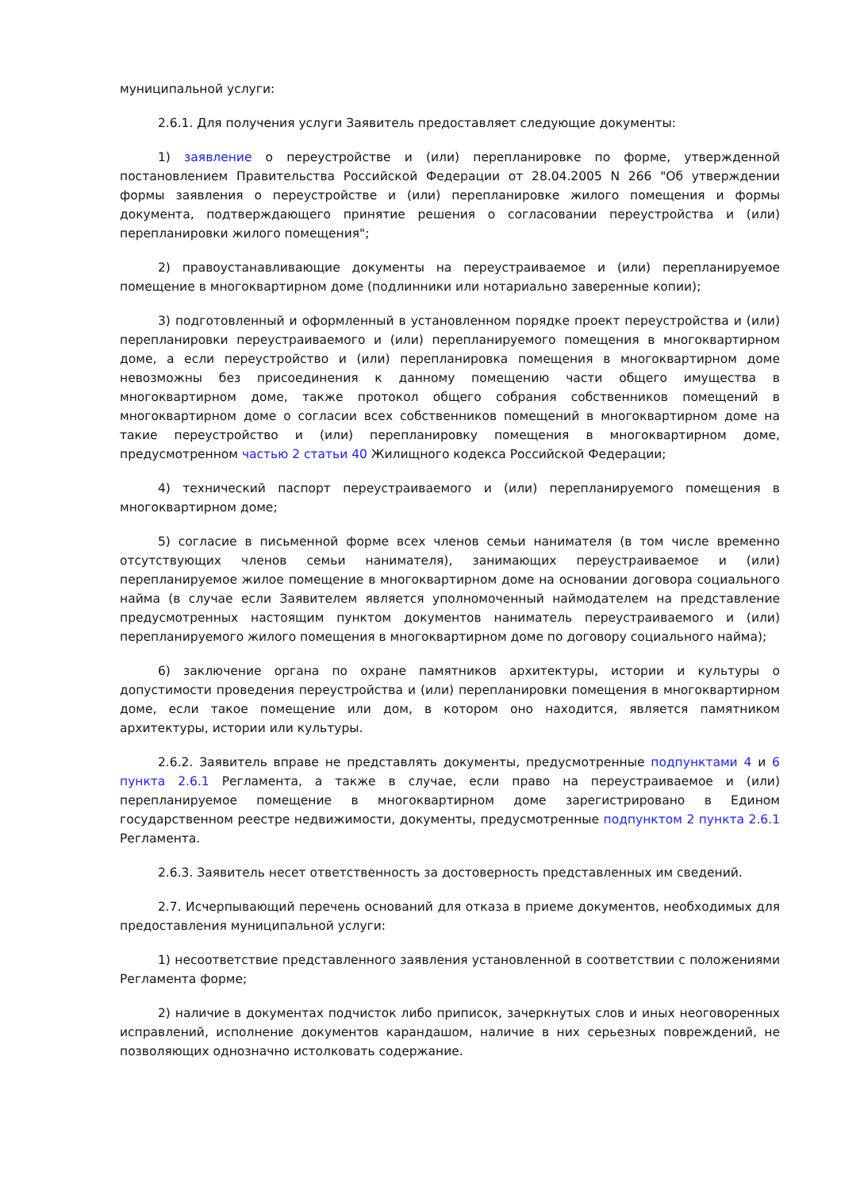муниципальной услуги:
2.6.1. Для получения услуги Заявитель предоставляет следующие документы:
1) заявление о переустройстве и (или) перепланировке по форме, утвержденной постановлением Правительства Российской Федерации от 28.04.2005 N 266 "Об утверждении формы заявления о переустройстве и (или) перепланировке жилого помещения и формы документа, подтверждающего принятие решения о согласовании переустройства и (или) перепланировки жилого помещения";
2) правоустанавливающие документы на переустраиваемое и (или) перепланируемое помещение в многоквартирном доме (подлинники или нотариально заверенные копии);
3) подготовленный и оформленный в установленном порядке проект переустройства и (или) перепланировки переустраиваемого и (или) перепланируемого помещения в многоквартирном доме, а если переустройство и (или) перепланировка помещения в многоквартирном доме невозможны без присоединения к данному помещению части общего имущества в многоквартирном доме, также протокол общего собрания собственников помещений в многоквартирном доме о согласии всех собственников помещений в многоквартирном доме на такие переустройство и (или) перепланировку помещения в многоквартирном доме, предусмотренном частью 2 статьи 40 Жилищного кодекса Российской Федерации;
4) технический паспорт переустраиваемого и (или) перепланируемого помещения в многоквартирном доме;
5) согласие в письменной форме всех членов семьи нанимателя (в том числе временно отсутствующих членов семьи нанимателя), занимающих переустраиваемое и (или) перепланируемое жилое помещение в многоквартирном доме на основании договора социального найма (в случае если Заявителем является уполномоченный наймодателем на представление предусмотренных настоящим пунктом документов наниматель переустраиваемого и (или) перепланируемого жилого помещения в многоквартирном доме по договору социального найма);
6) заключение органа по охране памятников архитектуры, истории и культуры о допустимости проведения переустройства и (или) перепланировки помещения в многоквартирном доме, если такое помещение или дом, в котором оно находится, является памятником архитектуры, истории или культуры.
2.6.2. Заявитель вправе не представлять документы, предусмотренные подпунктами 4 и 6 пункта 2.6.1 Регламента, а также в случае, если право на переустраиваемое и (или) перепланируемое помещение в многоквартирном доме зарегистрировано в Едином государственном реестре недвижимости, документы, предусмотренные подпунктом 2 пункта 2.6.1 Регламента.
2.6.3. Заявитель несет ответственность за достоверность представленных им сведений.
2.7. Исчерпывающий перечень оснований для отказа в приеме документов, необходимых для предоставления муниципальной услуги:
1) несоответствие представленного заявления установленной в соответствии с положениями Регламента форме;
2) наличие в документах подчисток либо приписок, зачеркнутых слов и иных неоговоренных исправлений, исполнение документов карандашом, наличие в них серьезных повреждений, не позволяющих однозначно истолковать содержание.